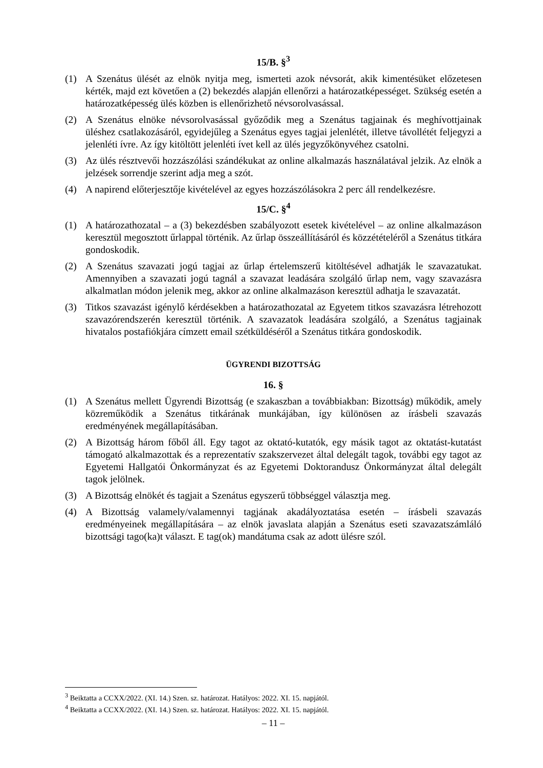15/B. §<sup>3</sup>
(1) A Szenátus ülését az elnök nyitja meg, ismerteti azok névsorát, akik kimentésüket előzetesen kérték, majd ezt követően a (2) bekezdés alapján ellenőrzi a határozatképességet. Szükség esetén a határozatképesség ülés közben is ellenőrizhető névsorolvasással.
(2) A Szenátus elnöke névsorolvasással győződik meg a Szenátus tagjainak és meghívottjainak üléshez csatlakozásáról, egyidejűleg a Szenátus egyes tagjai jelenlétét, illetve távollétét feljegyzi a jelenléti ívre. Az így kitöltött jelenléti ívet kell az ülés jegyzőkönyvéhez csatolni.
(3) Az ülés résztvevői hozzászólási szándékukat az online alkalmazás használatával jelzik. Az elnök a jelzések sorrendje szerint adja meg a szót.
(4) A napirend előterjesztője kivételével az egyes hozzászólásokra 2 perc áll rendelkezésre.
15/C. §<sup>4</sup>
(1) A határozathozatal – a (3) bekezdésben szabályozott esetek kivételével – az online alkalmazáson keresztül megosztott űrlappal történik. Az űrlap összeállításáról és közzétételéről a Szenátus titkára gondoskodik.
(2) A Szenátus szavazati jogú tagjai az űrlap értelemszerű kitöltésével adhatják le szavazatukat. Amennyiben a szavazati jogú tagnál a szavazat leadására szolgáló űrlap nem, vagy szavazásra alkalmatlan módon jelenik meg, akkor az online alkalmazáson keresztül adhatja le szavazatát.
(3) Titkos szavazást igénylő kérdésekben a határozathozatal az Egyetem titkos szavazásra létrehozott szavazórendszerén keresztül történik. A szavazatok leadására szolgáló, a Szenátus tagjainak hivatalos postafiókjára címzett email szétküldéséről a Szenátus titkára gondoskodik.
ÜGYRENDI BIZOTTSÁG
16. §
(1) A Szenátus mellett Ügyrendi Bizottság (e szakaszban a továbbiakban: Bizottság) működik, amely közreműködik a Szenátus titkárának munkájában, így különösen az írásbeli szavazás eredményének megállapításában.
(2) A Bizottság három főből áll. Egy tagot az oktató-kutatók, egy másik tagot az oktatást-kutatást támogató alkalmazottak és a reprezentatív szakszervezet által delegált tagok, további egy tagot az Egyetemi Hallgatói Önkormányzat és az Egyetemi Doktorandusz Önkormányzat által delegált tagok jelölnek.
(3) A Bizottság elnökét és tagjait a Szenátus egyszerű többséggel választja meg.
(4) A Bizottság valamely/valamennyi tagjának akadályoztatása esetén – írásbeli szavazás eredményeinek megállapítására – az elnök javaslata alapján a Szenátus eseti szavazatszámláló bizottsági tago(ka)t választ. E tag(ok) mandátuma csak az adott ülésre szól.
<sup>3</sup> Beiktatta a CCXX/2022. (XI. 14.) Szen. sz. határozat. Hatályos: 2022. XI. 15. napjától.
<sup>4</sup> Beiktatta a CCXX/2022. (XI. 14.) Szen. sz. határozat. Hatályos: 2022. XI. 15. napjától.
– 11 –